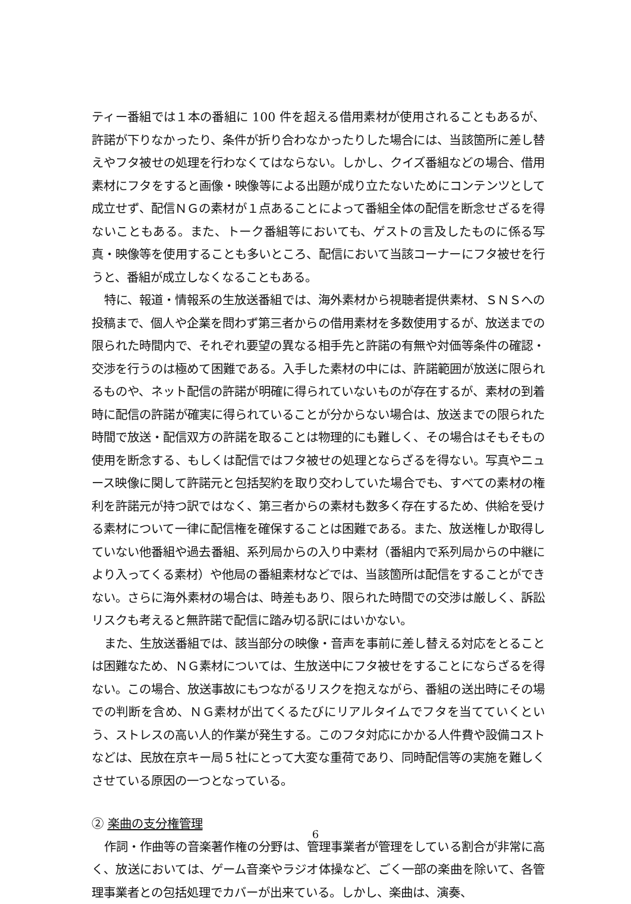ティー番組では１本の番組に 100 件を超える借用素材が使用されることもあるが、許諾が下りなかったり、条件が折り合わなかったりした場合には、当該箇所に差し替えやフタ被せの処理を行わなくてはならない。しかし、クイズ番組などの場合、借用素材にフタをすると画像・映像等による出題が成り立たないためにコンテンツとして成立せず、配信ＮＧの素材が１点あることによって番組全体の配信を断念せざるを得ないこともある。また、トーク番組等においても、ゲストの言及したものに係る写真・映像等を使用することも多いところ、配信において当該コーナーにフタ被せを行うと、番組が成立しなくなることもある。
特に、報道・情報系の生放送番組では、海外素材から視聴者提供素材、ＳＮＳへの投稿まで、個人や企業を問わず第三者からの借用素材を多数使用するが、放送までの限られた時間内で、それぞれ要望の異なる相手先と許諾の有無や対価等条件の確認・交渉を行うのは極めて困難である。入手した素材の中には、許諾範囲が放送に限られるものや、ネット配信の許諾が明確に得られていないものが存在するが、素材の到着時に配信の許諾が確実に得られていることが分からない場合は、放送までの限られた時間で放送・配信双方の許諾を取ることは物理的にも難しく、その場合はそもそもの使用を断念する、もしくは配信ではフタ被せの処理とならざるを得ない。写真やニュース映像に関して許諾元と包括契約を取り交わしていた場合でも、すべての素材の権利を許諾元が持つ訳ではなく、第三者からの素材も数多く存在するため、供給を受ける素材について一律に配信権を確保することは困難である。また、放送権しか取得していない他番組や過去番組、系列局からの入り中素材（番組内で系列局からの中継により入ってくる素材）や他局の番組素材などでは、当該箇所は配信をすることができない。さらに海外素材の場合は、時差もあり、限られた時間での交渉は厳しく、訴訟リスクも考えると無許諾で配信に踏み切る訳にはいかない。
また、生放送番組では、該当部分の映像・音声を事前に差し替える対応をとることは困難なため、ＮＧ素材については、生放送中にフタ被せをすることにならざるを得ない。この場合、放送事故にもつながるリスクを抱えながら、番組の送出時にその場での判断を含め、ＮＧ素材が出てくるたびにリアルタイムでフタを当てていくという、ストレスの高い人的作業が発生する。このフタ対応にかかる人件費や設備コストなどは、民放在京キー局５社にとって大変な重荷であり、同時配信等の実施を難しくさせている原因の一つとなっている。
② 楽曲の支分権管理
作詞・作曲等の音楽著作権の分野は、管理事業者が管理をしている割合が非常に高く、放送においては、ゲーム音楽やラジオ体操など、ごく一部の楽曲を除いて、各管理事業者との包括処理でカバーが出来ている。しかし、楽曲は、演奏、
6